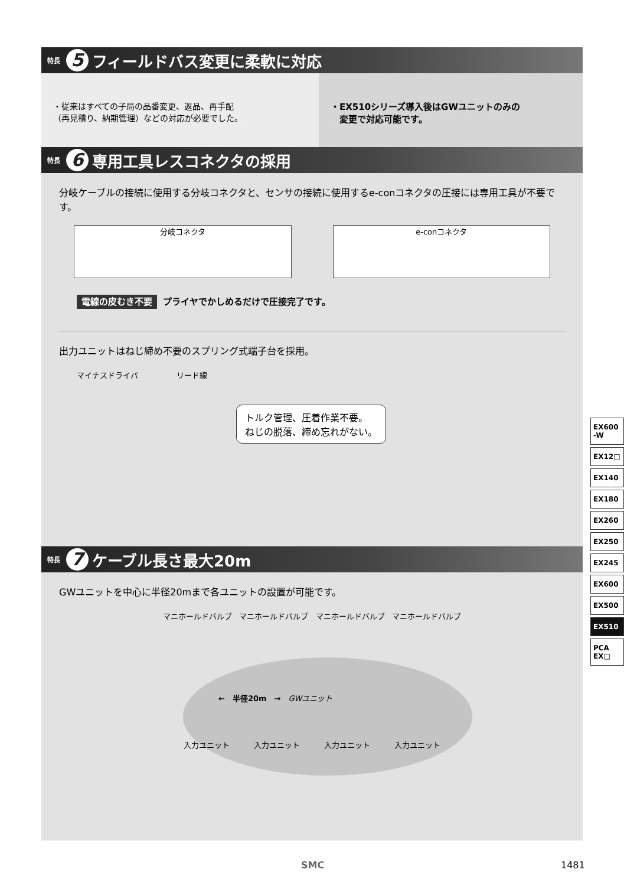特長 5 フィールドバス変更に柔軟に対応
・従来はすべての子局の品番変更、返品、再手配
（再見積り、納期管理）などの対応が必要でした。
・EX510シリーズ導入後はGWユニットのみの
　変更で対応可能です。
特長 6 専用工具レスコネクタの採用
分岐ケーブルの接続に使用する分岐コネクタと、センサの接続に使用するe-conコネクタの圧接には専用工具が不要です。
分岐コネクタ e-conコネクタ
電線の皮むき不要 プライヤでかしめるだけで圧接完了です。
出力ユニットはねじ締め不要のスプリング式端子台を採用。
マイナスドライバ　　　　　リード線
トルク管理、圧着作業不要。
ねじの脱落、締め忘れがない。
特長 7 ケーブル長さ最大20m
GWユニットを中心に半径20mまで各ユニットの設置が可能です。
マニホールドバルブ マニホールドバルブ マニホールドバルブ マニホールドバルブ
←　半径20m　→　GWユニット
入力ユニット 入力ユニット 入力ユニット 入力ユニット
EX600
-W
EX12□
EX140
EX180
EX260
EX250
EX245
EX600
EX500
EX510
PCA
EX□
SMC 1481